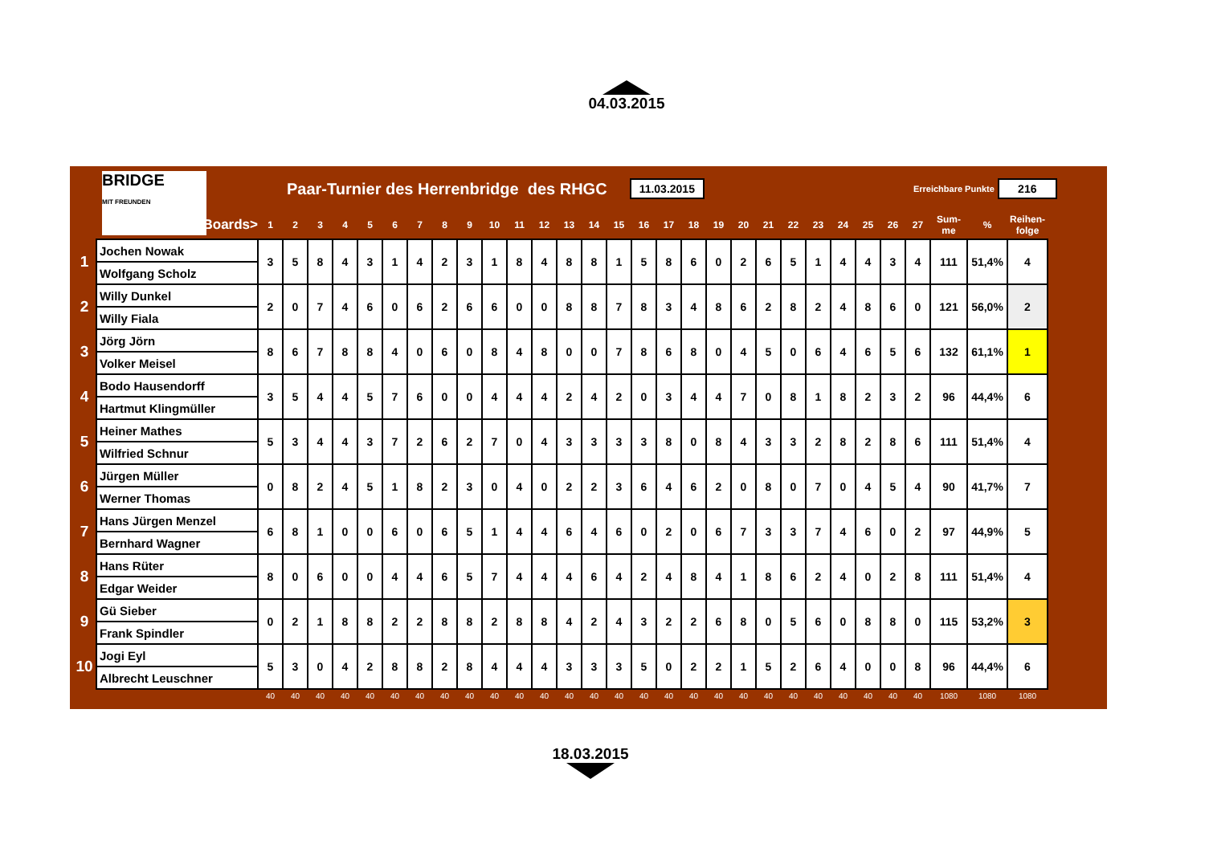04.03.2015
BRIDGE
MIT FREUNDEN
Paar-Turnier des Herrenbridge des RHGC
11.03.2015
Erreichbare Punkte
216
| | Boards> | 1 | 2 | 3 | 4 | 5 | 6 | 7 | 8 | 9 | 10 | 11 | 12 | 13 | 14 | 15 | 16 | 17 | 18 | 19 | 20 | 21 | 22 | 23 | 24 | 25 | 26 | 27 | Sum- me | % | Reihen- folge |
| --- | --- | --- | --- | --- | --- | --- | --- | --- | --- | --- | --- | --- | --- | --- | --- | --- | --- | --- | --- | --- | --- | --- | --- | --- | --- | --- | --- | --- | --- | --- | --- |
| 1 | Jochen Nowak | 3 | 5 | 8 | 4 | 3 | 1 | 4 | 2 | 3 | 1 | 8 | 4 | 8 | 8 | 1 | 5 | 8 | 6 | 0 | 2 | 6 | 5 | 1 | 4 | 4 | 3 | 4 | 111 | 51,4% | 4 |
| | Wolfgang Scholz | | | | | | | | | | | | | | | | | | | | | | | | | | | | | | |
| 2 | Willy Dunkel | 2 | 0 | 7 | 4 | 6 | 0 | 6 | 2 | 6 | 6 | 0 | 0 | 8 | 8 | 7 | 8 | 3 | 4 | 8 | 6 | 2 | 8 | 2 | 4 | 8 | 6 | 0 | 121 | 56,0% | 2 |
| | Willy Fiala | | | | | | | | | | | | | | | | | | | | | | | | | | | | | | |
| 3 | Jörg Jörn | 8 | 6 | 7 | 8 | 8 | 4 | 0 | 6 | 0 | 8 | 4 | 8 | 0 | 0 | 7 | 8 | 6 | 8 | 0 | 4 | 5 | 0 | 6 | 4 | 6 | 5 | 6 | 132 | 61,1% | 1 |
| | Volker Meisel | | | | | | | | | | | | | | | | | | | | | | | | | | | | | | |
| 4 | Bodo Hausendorff | 3 | 5 | 4 | 4 | 5 | 7 | 6 | 0 | 0 | 4 | 4 | 4 | 2 | 4 | 2 | 0 | 3 | 4 | 4 | 7 | 0 | 8 | 1 | 8 | 2 | 3 | 2 | 96 | 44,4% | 6 |
| | Hartmut Klingmüller | | | | | | | | | | | | | | | | | | | | | | | | | | | | | | |
| 5 | Heiner Mathes | 5 | 3 | 4 | 4 | 3 | 7 | 2 | 6 | 2 | 7 | 0 | 4 | 3 | 3 | 3 | 3 | 8 | 0 | 8 | 4 | 3 | 3 | 2 | 8 | 2 | 8 | 6 | 111 | 51,4% | 4 |
| | Wilfried Schnur | | | | | | | | | | | | | | | | | | | | | | | | | | | | | | |
| 6 | Jürgen Müller | 0 | 8 | 2 | 4 | 5 | 1 | 8 | 2 | 3 | 0 | 4 | 0 | 2 | 2 | 3 | 6 | 4 | 6 | 2 | 0 | 8 | 0 | 7 | 0 | 4 | 5 | 4 | 90 | 41,7% | 7 |
| | Werner Thomas | | | | | | | | | | | | | | | | | | | | | | | | | | | | | | |
| 7 | Hans Jürgen Menzel | 6 | 8 | 1 | 0 | 0 | 6 | 0 | 6 | 5 | 1 | 4 | 4 | 6 | 4 | 6 | 0 | 2 | 0 | 6 | 7 | 3 | 3 | 7 | 4 | 6 | 0 | 2 | 97 | 44,9% | 5 |
| | Bernhard Wagner | | | | | | | | | | | | | | | | | | | | | | | | | | | | | | |
| 8 | Hans Rüter | 8 | 0 | 6 | 0 | 0 | 4 | 4 | 6 | 5 | 7 | 4 | 4 | 4 | 6 | 4 | 2 | 4 | 8 | 4 | 1 | 8 | 6 | 2 | 4 | 0 | 2 | 8 | 111 | 51,4% | 4 |
| | Edgar Weider | | | | | | | | | | | | | | | | | | | | | | | | | | | | | | |
| 9 | Gü Sieber | 0 | 2 | 1 | 8 | 8 | 2 | 2 | 8 | 8 | 2 | 8 | 8 | 4 | 2 | 4 | 3 | 2 | 2 | 6 | 8 | 0 | 5 | 6 | 0 | 8 | 8 | 0 | 115 | 53,2% | 3 |
| | Frank Spindler | | | | | | | | | | | | | | | | | | | | | | | | | | | | | | |
| 10 | Jogi Eyl | 5 | 3 | 0 | 4 | 2 | 8 | 8 | 2 | 8 | 4 | 4 | 4 | 3 | 3 | 3 | 5 | 0 | 2 | 2 | 1 | 5 | 2 | 6 | 4 | 0 | 0 | 8 | 96 | 44,4% | 6 |
| | Albrecht Leuschner | | | | | | | | | | | | | | | | | | | | | | | | | | | | | | |
| | | 40 | 40 | 40 | 40 | 40 | 40 | 40 | 40 | 40 | 40 | 40 | 40 | 40 | 40 | 40 | 40 | 40 | 40 | 40 | 40 | 40 | 40 | 40 | 40 | 40 | 40 | 40 | 1080 | 1080 | 1080 |
18.03.2015